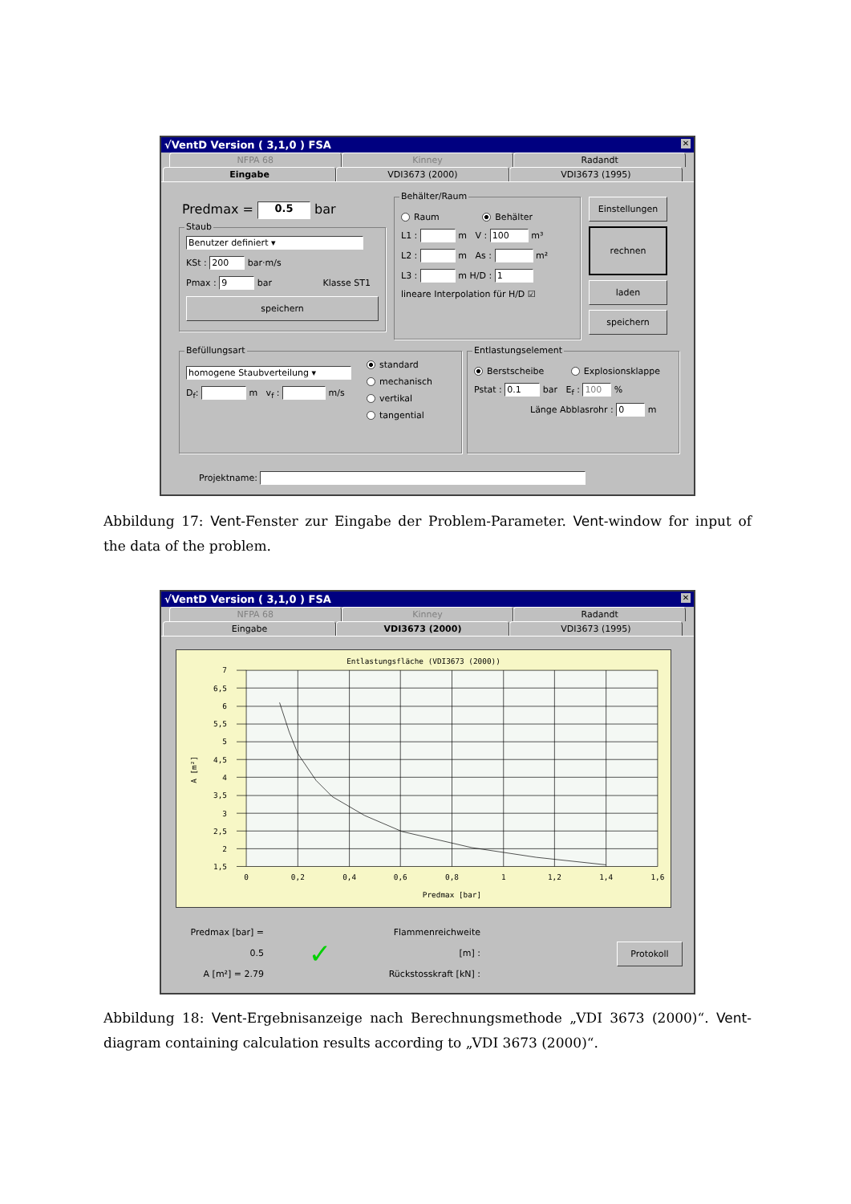√VentD Version ( 3,1,0 ) FSA ✕
NFPA 68 Kinney Radandt
Eingabe VDI3673 (2000) VDI3673 (1995)
Predmax = 0.5 bar
Staub
Benutzer definiert ▾
KSt : 200 bar·m/s
Pmax : 9 bar Klasse ST1
speichern
Behälter/Raum
Raum Behälter
L1 : m V : 100 m³
L2 : m As : m²
L3 : m H/D : 1
lineare Interpolation für H/D ☑
Einstellungen
rechnen
laden
speichern
Befüllungsart
homogene Staubverteilung ▾
D<sub>f</sub>: m v<sub>f</sub> : m/s
standard
mechanisch
vertikal
tangential
Entlastungselement
Berstscheibe Explosionsklappe
Pstat : 0.1 bar E<sub>f</sub> : 100 %
Länge Abblasrohr : 0 m
Projektname:
Abbildung 17: Vent-Fenster zur Eingabe der Problem-Parameter. Vent-window for input of the data of the problem.
√VentD Version ( 3,1,0 ) FSA ✕
NFPA 68 Kinney Radandt
Eingabe VDI3673 (2000) VDI3673 (1995)
Entlastungsfläche (VDI3673 (2000))
7
6,5
6
5,5
5
4,5
4
3,5
3
2,5
2
1,5
0
0,2
0,4
0,6
0,8
1
1,2
1,4
1,6
Predmax [bar]
A [m²]
Predmax [bar] = 0.5
A [m²] = 2.79
✓
Flammenreichweite [m] :
Rückstosskraft [kN] :
Protokoll
Abbildung 18: Vent-Ergebnisanzeige nach Berechnungsmethode „VDI 3673 (2000)“. Vent-diagram containing calculation results according to „VDI 3673 (2000)“.